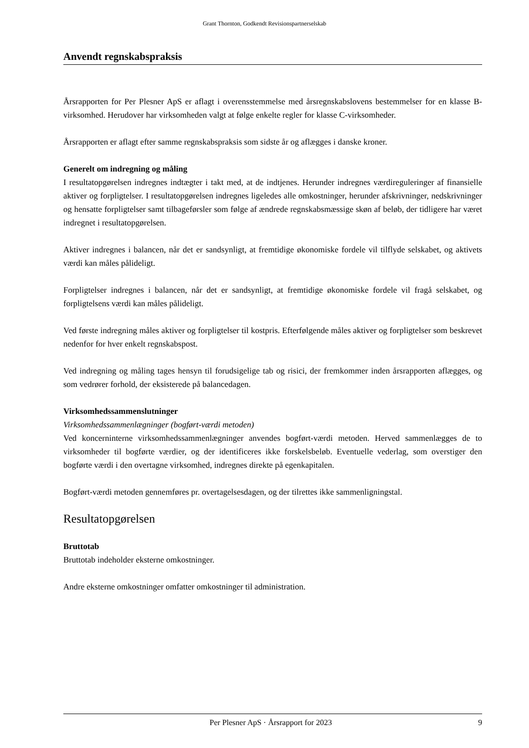Grant Thornton, Godkendt Revisionspartnerselskab
Anvendt regnskabspraksis
Årsrapporten for Per Plesner ApS er aflagt i overensstemmelse med årsregnskabslovens bestemmelser for en klasse B-virksomhed. Herudover har virksomheden valgt at følge enkelte regler for klasse C-virksomheder.
Årsrapporten er aflagt efter samme regnskabspraksis som sidste år og aflægges i danske kroner.
Generelt om indregning og måling
I resultatopgørelsen indregnes indtægter i takt med, at de indtjenes. Herunder indregnes værdireguleringer af finansielle aktiver og forpligtelser. I resultatopgørelsen indregnes ligeledes alle omkostninger, herunder afskrivninger, nedskrivninger og hensatte forpligtelser samt tilbageførsler som følge af ændrede regnskabsmæssige skøn af beløb, der tidligere har været indregnet i resultatopgørelsen.
Aktiver indregnes i balancen, når det er sandsynligt, at fremtidige økonomiske fordele vil tilflyde selskabet, og aktivets værdi kan måles pålideligt.
Forpligtelser indregnes i balancen, når det er sandsynligt, at fremtidige økonomiske fordele vil fragå selskabet, og forpligtelsens værdi kan måles pålideligt.
Ved første indregning måles aktiver og forpligtelser til kostpris. Efterfølgende måles aktiver og forpligtelser som beskrevet nedenfor for hver enkelt regnskabspost.
Ved indregning og måling tages hensyn til forudsigelige tab og risici, der fremkommer inden årsrapporten aflægges, og som vedrører forhold, der eksisterede på balancedagen.
Virksomhedssammenslutninger
Virksomhedssammenlægninger (bogført-værdi metoden)
Ved koncerninterne virksomhedssammenlægninger anvendes bogført-værdi metoden. Herved sammenlægges de to virksomheder til bogførte værdier, og der identificeres ikke forskelsbeløb. Eventuelle vederlag, som overstiger den bogførte værdi i den overtagne virksomhed, indregnes direkte på egenkapitalen.
Bogført-værdi metoden gennemføres pr. overtagelsesdagen, og der tilrettes ikke sammenligningstal.
Resultatopgørelsen
Bruttotab
Bruttotab indeholder eksterne omkostninger.
Andre eksterne omkostninger omfatter omkostninger til administration.
Per Plesner ApS · Årsrapport for 2023 9